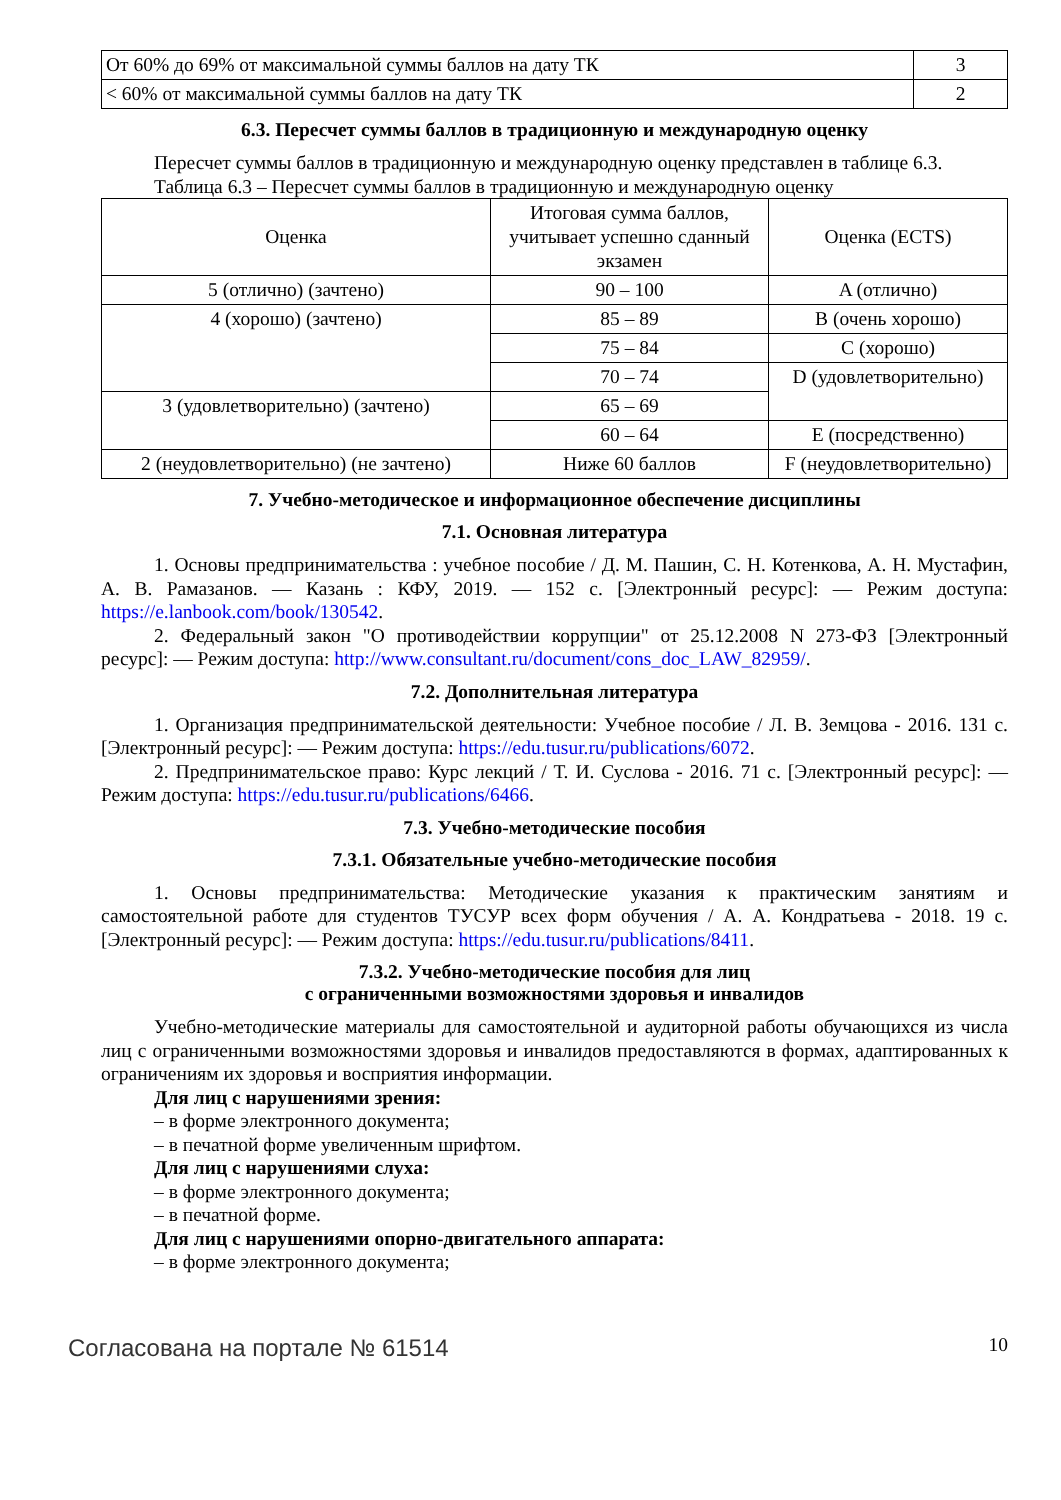| От 60% до 69% от максимальной суммы баллов на дату ТК | 3 |
| < 60% от максимальной суммы баллов на дату ТК | 2 |
6.3. Пересчет суммы баллов в традиционную и международную оценку
Пересчет суммы баллов в традиционную и международную оценку представлен в таблице 6.3.
Таблица 6.3 – Пересчет суммы баллов в традиционную и международную оценку
| Оценка | Итоговая сумма баллов, учитывает успешно сданный экзамен | Оценка (ECTS) |
| --- | --- | --- |
| 5 (отлично) (зачтено) | 90 – 100 | A (отлично) |
| 4 (хорошо) (зачтено) | 85 – 89 | B (очень хорошо) |
| | 75 – 84 | C (хорошо) |
| | 70 – 74 | D (удовлетворительно) |
| 3 (удовлетворительно) (зачтено) | 65 – 69 | |
| | 60 – 64 | E (посредственно) |
| 2 (неудовлетворительно) (не зачтено) | Ниже 60 баллов | F (неудовлетворительно) |
7. Учебно-методическое и информационное обеспечение дисциплины
7.1. Основная литература
1. Основы предпринимательства : учебное пособие / Д. М. Пашин, С. Н. Котенкова, А. Н. Мустафин, А. В. Рамазанов. — Казань : КФУ, 2019. — 152 с. [Электронный ресурс]: — Режим доступа: https://e.lanbook.com/book/130542.
2. Федеральный закон "О противодействии коррупции" от 25.12.2008 N 273-ФЗ [Электронный ресурс]: — Режим доступа: http://www.consultant.ru/document/cons_doc_LAW_82959/.
7.2. Дополнительная литература
1. Организация предпринимательской деятельности: Учебное пособие / Л. В. Земцова - 2016. 131 с. [Электронный ресурс]: — Режим доступа: https://edu.tusur.ru/publications/6072.
2. Предпринимательское право: Курс лекций / Т. И. Суслова - 2016. 71 с. [Электронный ресурс]: — Режим доступа: https://edu.tusur.ru/publications/6466.
7.3. Учебно-методические пособия
7.3.1. Обязательные учебно-методические пособия
1. Основы предпринимательства: Методические указания к практическим занятиям и самостоятельной работе для студентов ТУСУР всех форм обучения / А. А. Кондратьева - 2018. 19 с. [Электронный ресурс]: — Режим доступа: https://edu.tusur.ru/publications/8411.
7.3.2. Учебно-методические пособия для лиц
с ограниченными возможностями здоровья и инвалидов
Учебно-методические материалы для самостоятельной и аудиторной работы обучающихся из числа лиц с ограниченными возможностями здоровья и инвалидов предоставляются в формах, адаптированных к ограничениям их здоровья и восприятия информации.
Для лиц с нарушениями зрения:
– в форме электронного документа;
– в печатной форме увеличенным шрифтом.
Для лиц с нарушениями слуха:
– в форме электронного документа;
– в печатной форме.
Для лиц с нарушениями опорно-двигательного аппарата:
– в форме электронного документа;
Согласована на портале № 61514 10